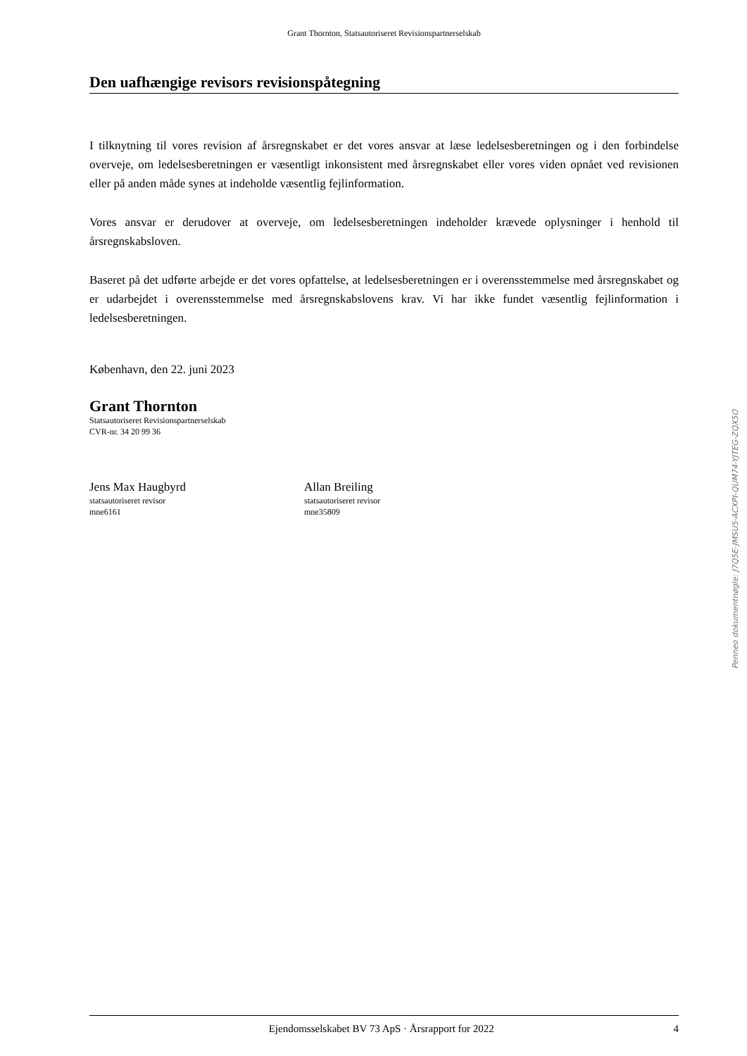Grant Thornton, Statsautoriseret Revisionspartnerselskab
Den uafhængige revisors revisionspåtegning
I tilknytning til vores revision af årsregnskabet er det vores ansvar at læse ledelsesberetningen og i den forbindelse overveje, om ledelsesberetningen er væsentligt inkonsistent med årsregnskabet eller vores viden opnået ved revisionen eller på anden måde synes at indeholde væsentlig fejlinformation.
Vores ansvar er derudover at overveje, om ledelsesberetningen indeholder krævede oplysninger i henhold til årsregnskabsloven.
Baseret på det udførte arbejde er det vores opfattelse, at ledelsesberetningen er i overensstemmelse med årsregnskabet og er udarbejdet i overensstemmelse med årsregnskabslovens krav. Vi har ikke fundet væsentlig fejlinformation i ledelsesberetningen.
København, den 22. juni 2023
Grant Thornton
Statsautoriseret Revisionspartnerselskab
CVR-nr. 34 20 99 36
Jens Max Haugbyrd
statsautoriseret revisor
mne6161
Allan Breiling
statsautoriseret revisor
mne35809
Penneo dokumentnøgle: J7Q5E-JMSU5-ACXPI-QUM74-YJTEG-ZQX5O
Ejendomsselskabet BV 73 ApS · Årsrapport for 2022 4